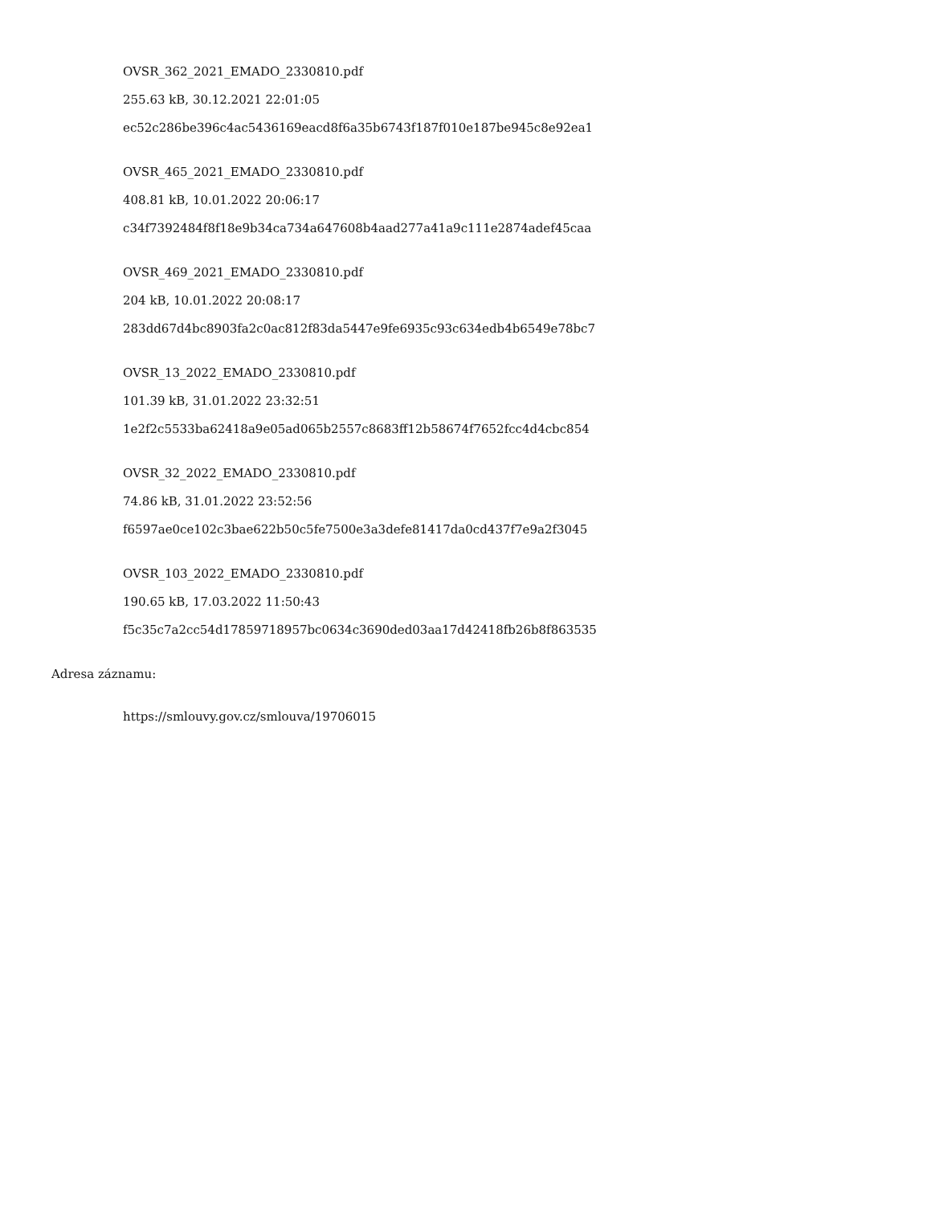OVSR_362_2021_EMADO_2330810.pdf
255.63 kB, 30.12.2021 22:01:05
ec52c286be396c4ac5436169eacd8f6a35b6743f187f010e187be945c8e92ea1
OVSR_465_2021_EMADO_2330810.pdf
408.81 kB, 10.01.2022 20:06:17
c34f7392484f8f18e9b34ca734a647608b4aad277a41a9c111e2874adef45caa
OVSR_469_2021_EMADO_2330810.pdf
204 kB, 10.01.2022 20:08:17
283dd67d4bc8903fa2c0ac812f83da5447e9fe6935c93c634edb4b6549e78bc7
OVSR_13_2022_EMADO_2330810.pdf
101.39 kB, 31.01.2022 23:32:51
1e2f2c5533ba62418a9e05ad065b2557c8683ff12b58674f7652fcc4d4cbc854
OVSR_32_2022_EMADO_2330810.pdf
74.86 kB, 31.01.2022 23:52:56
f6597ae0ce102c3bae622b50c5fe7500e3a3defe81417da0cd437f7e9a2f3045
OVSR_103_2022_EMADO_2330810.pdf
190.65 kB, 17.03.2022 11:50:43
f5c35c7a2cc54d17859718957bc0634c3690ded03aa17d42418fb26b8f863535
Adresa záznamu:
https://smlouvy.gov.cz/smlouva/19706015